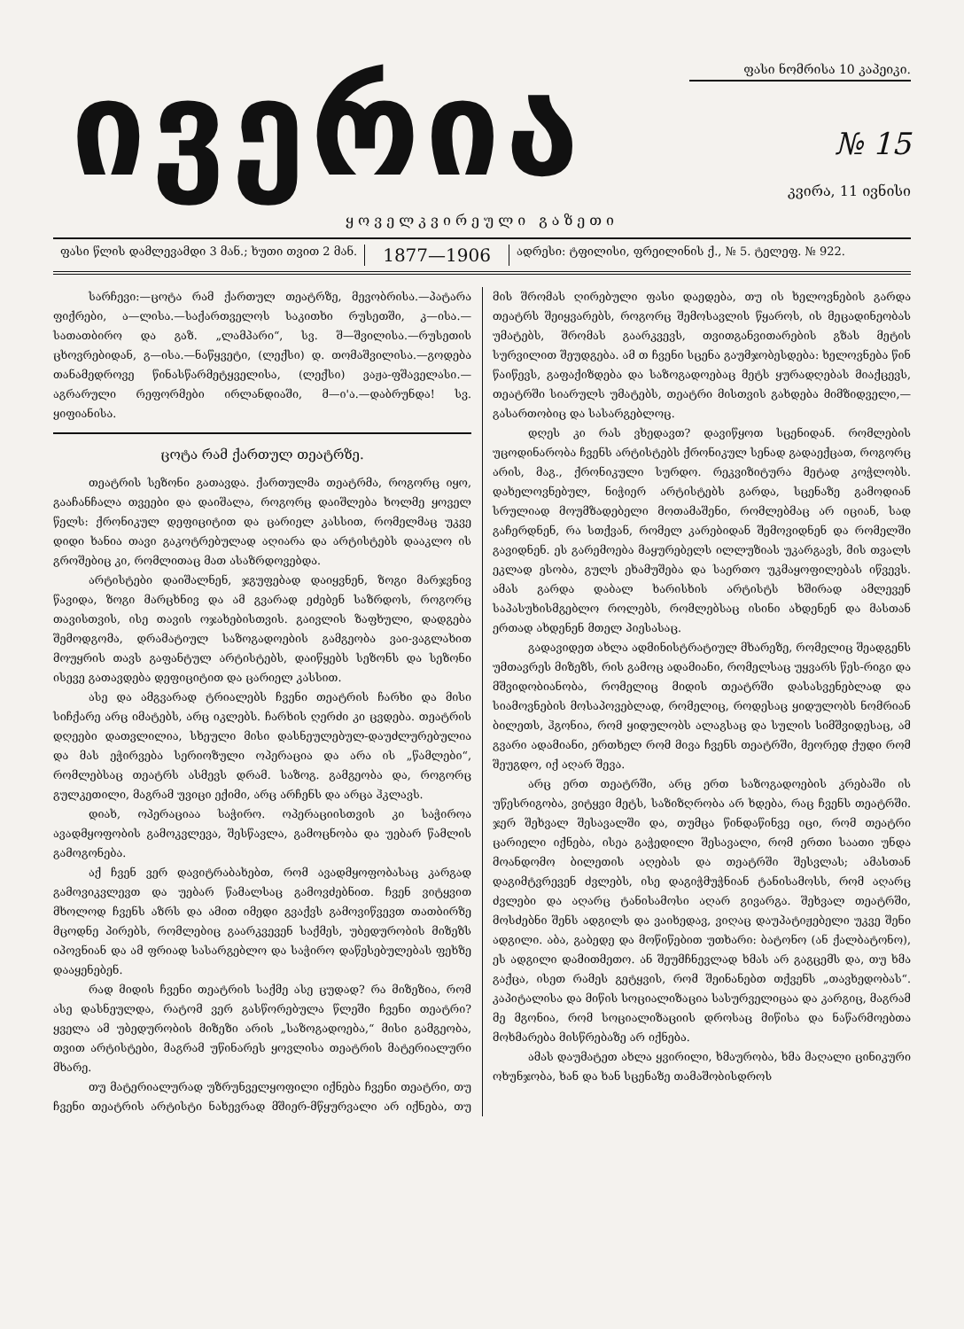ივერია
ფასი ნომრისა 10 კაპეიკი.
№ 15
კვირა, 11 ივნისი
ყოველკვირეული გაზეთი
ფასი წლის დამლევამდი 3 მან.; ხუთი თვით 2 მან.
1877—1906
ადრესი: ტფილისი, ფრეილინის ქ., № 5. ტელეფ. № 922.
სარჩევი:—ცოტა რამ ქართულ თეატრზე, მევობრისა.—პატარა ფიქრები, ა—ლისა.—საქართველოს საკითხი რუსეთში, კ—ისა.—სათათბირო და გაზ. „ლამპარი“, სვ. შ—შვილისა.—რუსეთის ცხოვრებიდან, გ—ისა.—ნაწყვეტი, (ლექსი) დ. თომაშვილისა.—გოდება თანამედროვე წინასწარმეტყველისა, (ლექსი) ვაჟა-ფშაველასი.—აგრარული რეფორმები ირლანდიაში, მ—ი'ა.—დაბრუნდა! სვ. ყიფიანისა.
ცოტა რამ ქართულ თეატრზე.
თეატრის სეზონი გათავდა. ქართულმა თეატრმა, როგორც იყო, გააჩანჩალა თვეები და დაიშალა, როგორც დაიშლება ხოლმე ყოველ წელს: ქრონიკულ დეფიციტით და ცარიელ კასსით, რომელმაც უკვე დიდი ხანია თავი გაკოტრებულად აღიარა და არტისტებს დააკლო ის გროშებიც კი, რომლითაც მათ ასაზრდოვებდა.
არტისტები დაიშალნენ, ჯგუფებად დაიყვნენ, ზოგი მარჯვნივ წავიდა, ზოგი მარცხნივ და ამ გვარად ეძებენ საზრდოს, როგორც თავისთვის, ისე თავის ოჯახებისთვის. გაივლის ზაფხული, დადგება შემოდგომა, დრამატიულ საზოგადოების გამგეობა ვაი-ვაგლახით მოუყრის თავს გაფანტულ არტისტებს, დაიწყებს სეზონს და სეზონი ისევე გათავდება დეფიციტით და ცარიელ კასსით.
ასე და ამგვარად ტრიალებს ჩვენი თეატრის ჩარხი და მისი სიჩქარე არც იმატებს, არც იკლებს. ჩარხის ღერძი კი ცვდება. თეატრის დღეები დათვლილია, სხეული მისი დასნეულებულ-დაუძლურებულია და მას ეჭირვება სერიოზული ოპერაცია და არა ის „წამლები“, რომლებსაც თეატრს ასმევს დრამ. საზოგ. გამგეობა და, როგორც გულკეთილი, მაგრამ უვიცი ექიმი, არც არჩენს და არცა ჰკლავს.
დიახ, ოპერაციაა საჭირო. ოპერაციისთვის კი საჭიროა ავადმყოფობის გამოკვლევა, შესწავლა, გამოცნობა და უებარ წამლის გამოგონება.
აქ ჩვენ ვერ დავიტრაბახებთ, რომ ავადმყოფობასაც კარგად გამოვიკვლევთ და უებარ წამალსაც გამოვძებნით. ჩვენ ვიტყვით მხოლოდ ჩვენს აზრს და ამით იმედი გვაქვს გამოვიწვევთ თათბირზე მცოდნე პირებს, რომლებიც გაარკვევენ საქმეს, უბედურობის მიზეზს იპოვნიან და ამ ფრიად სასარგებლო და საჭირო დაწესებულებას ფეხზე დააყენებენ.
რად მიდის ჩვენი თეატრის საქმე ასე ცუდად? რა მიზეზია, რომ ასე დასნეულდა, რატომ ვერ გასწორებულა წლეში ჩვენი თეატრი? ყველა ამ უბედურობის მიზეზი არის „საზოგადოება,“ მისი გამგეობა, თვით არტისტები, მაგრამ უწინარეს ყოვლისა თეატრის მატერიალური მხარე.
თუ მატერიალურად უზრუნველყოფილი იქნება ჩვენი თეატრი, თუ ჩვენი თეატრის არტისტი ნახევრად მშიერ-მწყურვალი არ იქნება, თუ მის შრომას ღირებული ფასი დაედება, თუ ის ხელოვნების გარდა თეატრს შეიყვარებს, როგორც შემოსავლის წყაროს, ის მეცადინეობას უმატებს, შრომას გაარკვევს, თვითგანვითარების გზას მეტის სურვილით შეუდგება. ამ თ ჩვენი სცენა გაუმჯობესდება: ხელოვნება წინ წაიწევს, გაფაქიზდება და საზოგადოებაც მეტს ყურადღებას მიაქცევს, თეატრში სიარულს უმატებს, თეატრი მისთვის გახდება მიმზიდველი,—გასართობიც და სასარგებლოც.
დღეს კი რას ვხედავთ? დავიწყოთ სცენიდან. რომლების უცოდინარობა ჩვენს არტისტებს ქრონიკულ სენად გადაექცათ, როგორც არის, მაგ., ქრონიკული სურდო. რეკვიზიტურა მეტად კოჭლობს. დახელოვნებულ, ნიჭიერ არტისტებს გარდა, სცენაზე გამოდიან სრულიად მოუმზადებელი მოთამაშენი, რომლებმაც არ იციან, სად გაჩერდნენ, რა სთქვან, რომელ კარებიდან შემოვიდნენ და რომელში გავიდნენ. ეს გარემოება მაყურებელს ილლუზიას უკარგავს, მის თვალს ეკლად ესობა, გულს ეხამუშება და საერთო უკმაყოფილებას იწვევს. ამას გარდა დაბალ ხარისხის არტისტს ხშირად ამლევენ საპასუხისმგებლო როლებს, რომლებსაც ისინი ახდენენ და მასთან ერთად ახდენენ მთელ პიესასაც.
გადავიდეთ ახლა ადმინისტრატიულ მხარეზე, რომელიც შეადგენს უმთავრეს მიზეზს, რის გამოც ადამიანი, რომელსაც უყვარს წეს-რიგი და მშვიდობიანობა, რომელიც მიდის თეატრში დასასვენებლად და სიამოვნების მოსაპოვებლად, რომელიც, როდესაც ყიდულობს ნომრიან ბილეთს, ჰგონია, რომ ყიდულობს ალაგსაც და სულის სიმშვიდესაც, ამ გვარი ადამიანი, ერთხელ რომ მივა ჩვენს თეატრში, მეორედ ქუდი რომ შეუგდო, იქ აღარ შევა.
არც ერთ თეატრში, არც ერთ საზოგადოების კრებაში ის უწესრიგობა, ვიტყვი მეტს, საზიზღრობა არ ხდება, რაც ჩვენს თეატრში. ჯერ შეხვალ შესავალში და, თუმცა წინდაწინვე იცი, რომ თეატრი ცარიელი იქნება, ისეა გაჭედილი შესავალი, რომ ერთი საათი უნდა მოანდომო ბილეთის აღებას და თეატრში შესვლას; ამასთან დაგიმტვრევენ ძვლებს, ისე დაგიჭმუჭნიან ტანისამოსს, რომ აღარც ძვლები და აღარც ტანისამოსი აღარ გივარგა. შეხვალ თეატრში, მოსძებნი შენს ადგილს და ვაიხედავ, ვიღაც დაუპატიჟებელი უკვე შენი ადგილი. აბა, გაბედე და მოწიწებით უთხარი: ბატონო (ან ქალბატონო), ეს ადგილი დამითმეთო. ან შეუმჩნევლად ხმას არ გაგცემს და, თუ ხმა გაქცა, ისეთ რამეს გეტყვის, რომ შეინანებთ თქვენს „თავხედობას“. კაპიტალისა და მიწის სოციალიზაცია სასურველიცაა და კარგიც, მაგრამ მე მგონია, რომ სოციალიზაციის დროსაც მიწისა და ნაწარმოებთა მოხმარება მისწრებაზე არ იქნება.
ამას დაუმატეთ ახლა ყვირილი, ხმაურობა, ხმა მაღალი ცინიკური ოხუნჯობა, ხან და ხან სცენაზე თამაშობისდროს